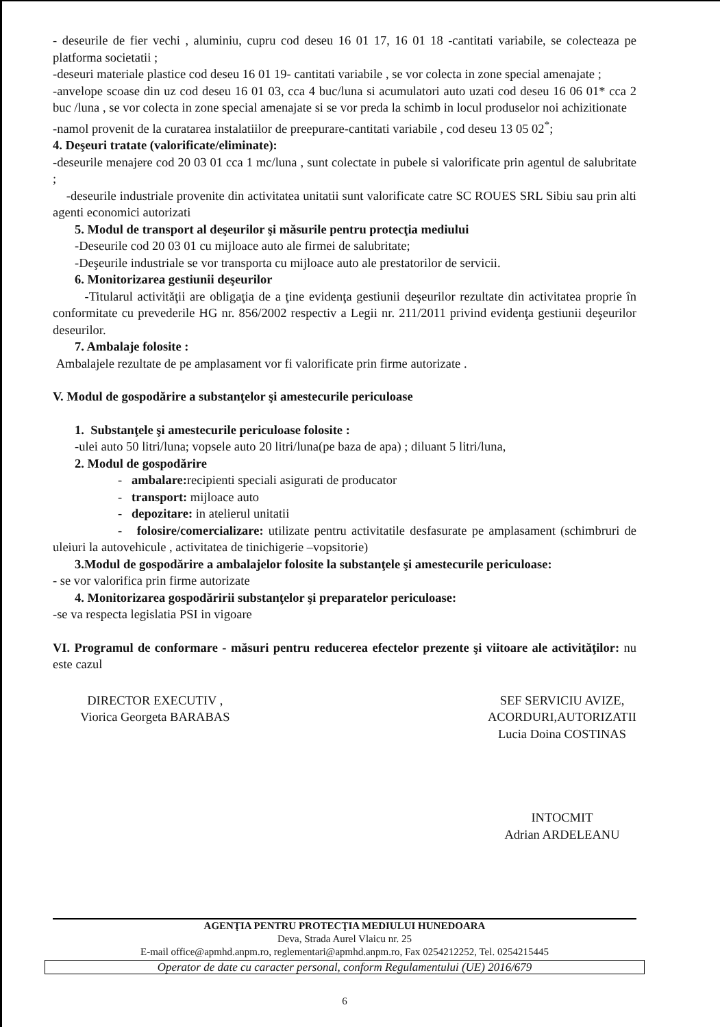- deseurile de fier vechi , aluminiu, cupru cod deseu 16 01 17, 16 01 18 -cantitati variabile, se colecteaza pe platforma societatii ;
-deseuri materiale plastice cod deseu 16 01 19- cantitati variabile , se vor colecta in zone special amenajate ;
-anvelope scoase din uz cod deseu 16 01 03, cca 4 buc/luna si acumulatori auto uzati cod deseu 16 06 01* cca 2 buc /luna , se vor colecta in zone special amenajate si se vor preda la schimb in locul produselor noi achizitionate
-namol provenit de la curatarea instalatiilor de preepurare-cantitati variabile , cod deseu 13 05 02<sup>*</sup>;
4. Deşeuri tratate (valorificate/eliminate):
-deseurile menajere cod 20 03 01 cca 1 mc/luna , sunt colectate in pubele si valorificate prin agentul de salubritate ;
-deseurile industriale provenite din activitatea unitatii sunt valorificate catre SC ROUES SRL Sibiu sau prin alti agenti economici autorizati
5. Modul de transport al deşeurilor şi măsurile pentru protecţia mediului
-Deseurile cod 20 03 01 cu mijloace auto ale firmei de salubritate;
-Deşeurile industriale se vor transporta cu mijloace auto ale prestatorilor de servicii.
6. Monitorizarea gestiunii deşeurilor
-Titularul activităţii are obligaţia de a ţine evidenţa gestiunii deşeurilor rezultate din activitatea proprie în conformitate cu prevederile HG nr. 856/2002 respectiv a Legii nr. 211/2011 privind evidenţa gestiunii deşeurilor deseurilor.
7. Ambalaje folosite :
Ambalajele rezultate de pe amplasament vor fi valorificate prin firme autorizate .
V. Modul de gospodărire a substanţelor şi amestecurile periculoase
1. Substanţele şi amestecurile periculoase folosite :
-ulei auto 50 litri/luna; vopsele auto 20 litri/luna(pe baza de apa) ; diluant 5 litri/luna,
2. Modul de gospodărire
- ambalare: recipienti speciali asigurati de producator
- transport: mijloace auto
- depozitare: in atelierul unitatii
- folosire/comercializare: utilizate pentru activitatile desfasurate pe amplasament (schimbruri de uleiuri la autovehicule , activitatea de tinichigerie –vopsitorie)
3.Modul de gospodărire a ambalajelor folosite la substanţele şi amestecurile periculoase:
- se vor valorifica prin firme autorizate
4. Monitorizarea gospodăririi substanţelor şi preparatelor periculoase:
-se va respecta legislatia PSI in vigoare
VI. Programul de conformare - măsuri pentru reducerea efectelor prezente şi viitoare ale activităţilor: nu este cazul
DIRECTOR EXECUTIV ,
Viorica Georgeta BARABAS
SEF SERVICIU AVIZE,
ACORDURI,AUTORIZATII
Lucia Doina COSTINAS
INTOCMIT
Adrian ARDELEANU
AGENŢIA PENTRU PROTECŢIA MEDIULUI HUNEDOARA
Deva, Strada Aurel Vlaicu nr. 25
E-mail office@apmhd.anpm.ro, reglementari@apmhd.anpm.ro, Fax 0254212252, Tel. 0254215445
Operator de date cu caracter personal, conform Regulamentului (UE) 2016/679
6